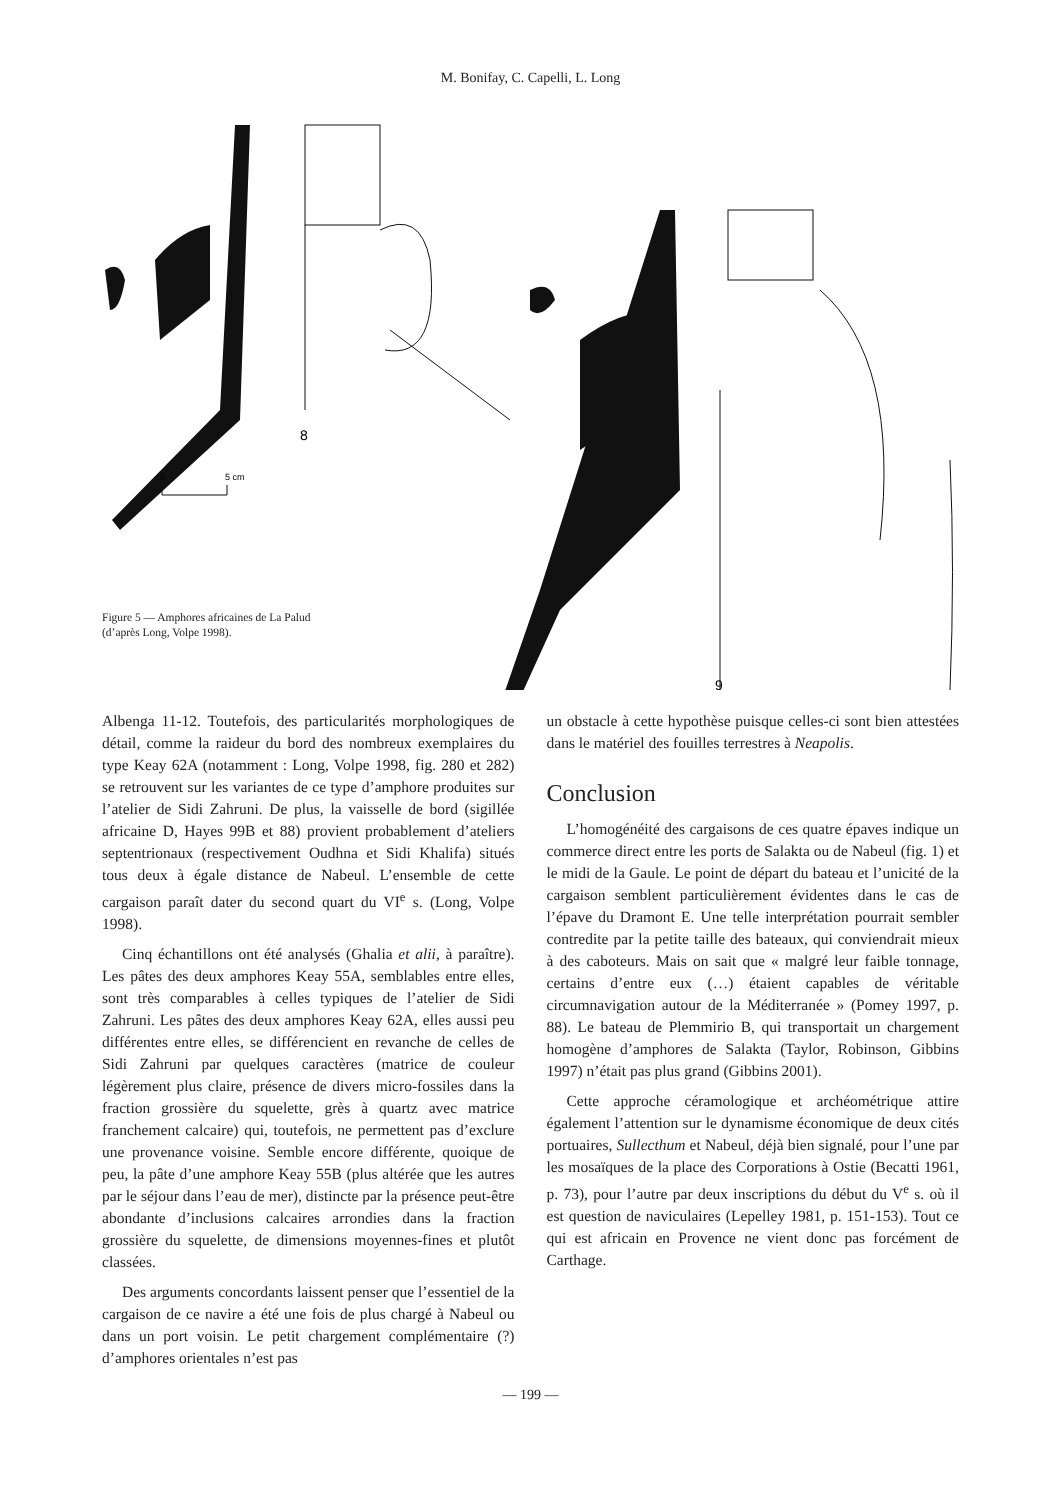M. Bonifay, C. Capelli, L. Long
8
9
0
5 cm
Figure 5 — Amphores africaines de La Palud
(d’après Long, Volpe 1998).
Albenga 11-12. Toutefois, des particularités morphologiques de détail, comme la raideur du bord des nombreux exemplaires du type Keay 62A (notamment : Long, Volpe 1998, fig. 280 et 282) se retrouvent sur les variantes de ce type d’amphore produites sur l’atelier de Sidi Zahruni. De plus, la vaisselle de bord (sigillée africaine D, Hayes 99B et 88) provient probablement d’ateliers septentrionaux (respectivement Oudhna et Sidi Khalifa) situés tous deux à égale distance de Nabeul. L’ensemble de cette cargaison paraît dater du second quart du VI<sup>e</sup> s. (Long, Volpe 1998).
Cinq échantillons ont été analysés (Ghalia et alii, à paraître). Les pâtes des deux amphores Keay 55A, semblables entre elles, sont très comparables à celles typiques de l’atelier de Sidi Zahruni. Les pâtes des deux amphores Keay 62A, elles aussi peu différentes entre elles, se différencient en revanche de celles de Sidi Zahruni par quelques caractères (matrice de couleur légèrement plus claire, présence de divers micro-fossiles dans la fraction grossière du squelette, grès à quartz avec matrice franchement calcaire) qui, toutefois, ne permettent pas d’exclure une provenance voisine. Semble encore différente, quoique de peu, la pâte d’une amphore Keay 55B (plus altérée que les autres par le séjour dans l’eau de mer), distincte par la présence peut-être abondante d’inclusions calcaires arrondies dans la fraction grossière du squelette, de dimensions moyennes-fines et plutôt classées.
Des arguments concordants laissent penser que l’essentiel de la cargaison de ce navire a été une fois de plus chargé à Nabeul ou dans un port voisin. Le petit chargement complémentaire (?) d’amphores orientales n’est pas
un obstacle à cette hypothèse puisque celles-ci sont bien attestées dans le matériel des fouilles terrestres à Neapolis.
Conclusion
L’homogénéité des cargaisons de ces quatre épaves indique un commerce direct entre les ports de Salakta ou de Nabeul (fig. 1) et le midi de la Gaule. Le point de départ du bateau et l’unicité de la cargaison semblent particulièrement évidentes dans le cas de l’épave du Dramont E. Une telle interprétation pourrait sembler contredite par la petite taille des bateaux, qui conviendrait mieux à des caboteurs. Mais on sait que « malgré leur faible tonnage, certains d’entre eux (…) étaient capables de véritable circumnavigation autour de la Méditerranée » (Pomey 1997, p. 88). Le bateau de Plemmirio B, qui transportait un chargement homogène d’amphores de Salakta (Taylor, Robinson, Gibbins 1997) n’était pas plus grand (Gibbins 2001).
Cette approche céramologique et archéométrique attire également l’attention sur le dynamisme économique de deux cités portuaires, Sullecthum et Nabeul, déjà bien signalé, pour l’une par les mosaïques de la place des Corporations à Ostie (Becatti 1961, p. 73), pour l’autre par deux inscriptions du début du V<sup>e</sup> s. où il est question de naviculaires (Lepelley 1981, p. 151-153). Tout ce qui est africain en Provence ne vient donc pas forcément de Carthage.
— 199 —